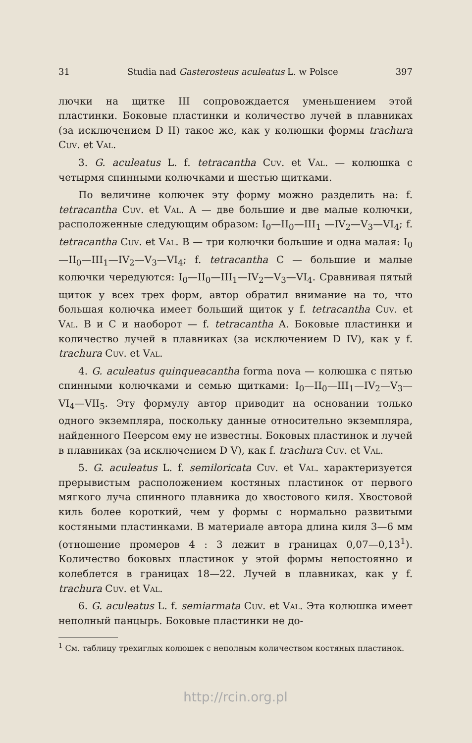31 Studia nad Gasterosteus aculeatus L. w Polsce 397
лючки на щитке III сопровождается уменьшением этой пластинки. Боковые пластинки и количество лучей в плавниках (за исключением D II) такое же, как у колюшки формы trachura Cuv. et Val.
3. G. aculeatus L. f. tetracantha Cuv. et Val. — колюшка с четырмя спинными колючками и шестью щитками.
По величине колючек эту форму можно разделить на: f. tetracantha Cuv. et Val. A — две большие и две малые колючки, расположенные следующим образом: I<sub>0</sub>—II<sub>0</sub>—III<sub>1</sub> —IV<sub>2</sub>—V<sub>3</sub>—VI<sub>4</sub>; f. tetracantha Cuv. et Val. B — три колючки большие и одна малая: I<sub>0</sub>—II<sub>0</sub>—III<sub>1</sub>—IV<sub>2</sub>—V<sub>3</sub>—VI<sub>4</sub>; f. tetracantha C — большие и малые колючки чередуются: I<sub>0</sub>—II<sub>0</sub>—III<sub>1</sub>—IV<sub>2</sub>—V<sub>3</sub>—VI<sub>4</sub>. Сравнивая пятый щиток у всех трех форм, автор обратил внимание на то, что большая колючка имеет больший щиток у f. tetracantha Cuv. et Val. B и C и наоборот — f. tetracantha A. Боковые пластинки и количество лучей в плавниках (за исключением D IV), как у f. trachura Cuv. et Val.
4. G. aculeatus quinqueacantha forma nova — колюшка с пятью спинными колючками и семью щитками: I<sub>0</sub>—II<sub>0</sub>—III<sub>1</sub>—IV<sub>2</sub>—V<sub>3</sub>—VI<sub>4</sub>—VII<sub>5</sub>. Эту формулу автор приводит на основании только одного экземпляра, поскольку данные относительно экземпляра, найденного Пеерсом ему не известны. Боковых пластинок и лучей в плавниках (за исключением D V), как f. trachura Cuv. et Val.
5. G. aculeatus L. f. semiloricata Cuv. et Val. характеризуется прерывистым расположением костяных пластинок от первого мягкого луча спинного плавника до хвостового киля. Хвостовой киль более короткий, чем у формы с нормально развитыми костяными пластинками. В материале автора длина киля 3—6 мм (отношение промеров 4 : 3 лежит в границах 0,07—0,13<sup>1</sup>). Количество боковых пластинок у этой формы непостоянно и колеблется в границах 18—22. Лучей в плавниках, как у f. trachura Cuv. et Val.
6. G. aculeatus L. f. semiarmata Cuv. et Val. Эта колюшка имеет неполный панцырь. Боковые пластинки не до-
<sup>1</sup> См. таблицу трехиглых колюшек с неполным количеством костяных пластинок.
http://rcin.org.pl